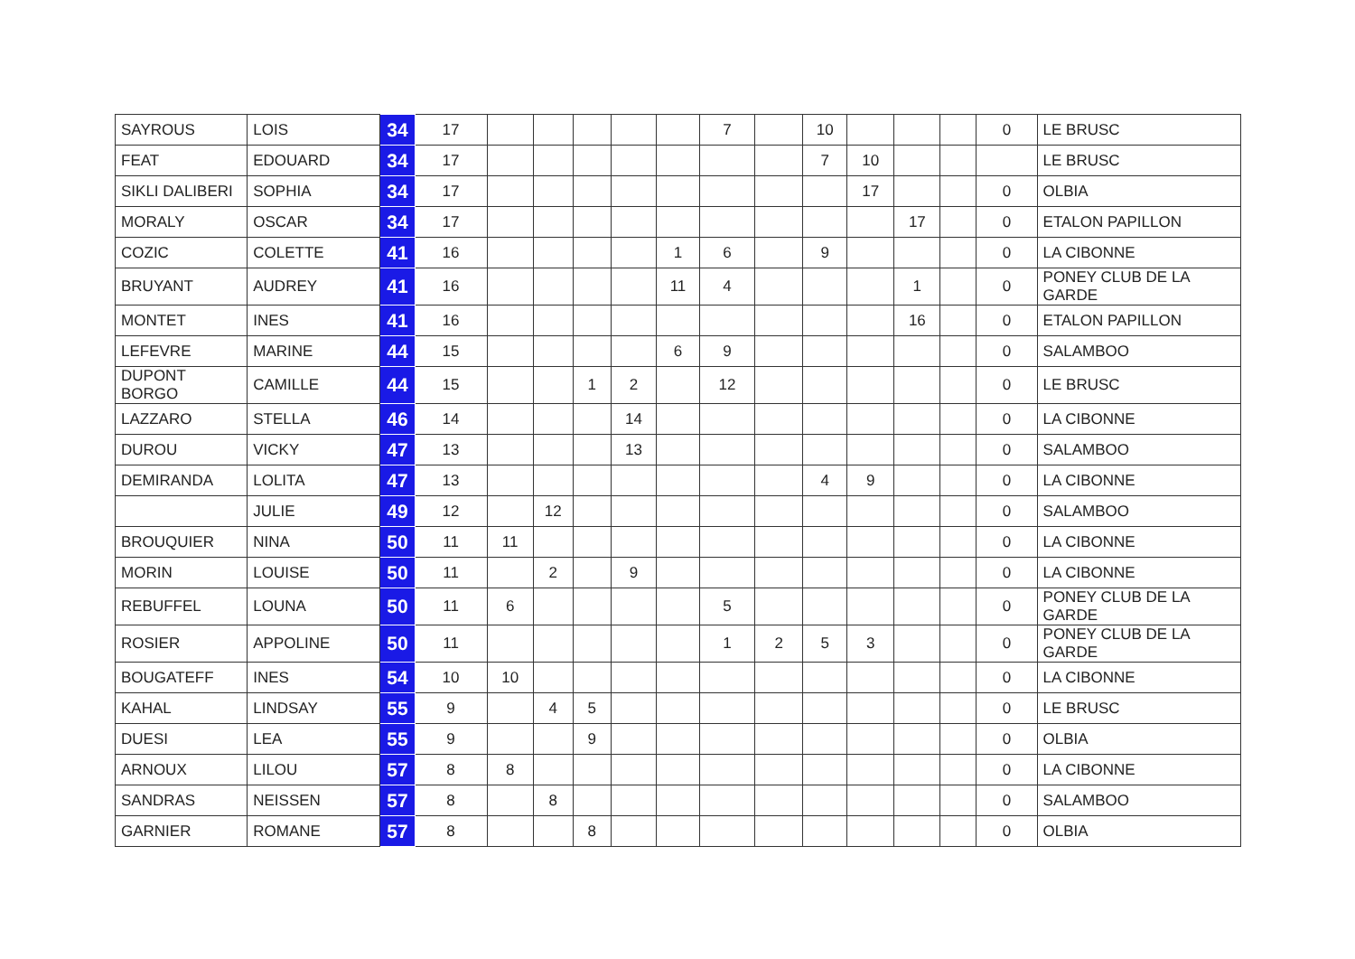| SAYROUS | LOIS | 34 | 17 | | | | | | 7 | | 10 | | | | 0 | LE BRUSC |
| FEAT | EDOUARD | 34 | 17 | | | | | | | | 7 | 10 | | | | LE BRUSC |
| SIKLI DALIBERI | SOPHIA | 34 | 17 | | | | | | | | | 17 | | | 0 | OLBIA |
| MORALY | OSCAR | 34 | 17 | | | | | | | | | | 17 | | 0 | ETALON PAPILLON |
| COZIC | COLETTE | 41 | 16 | | | | | 1 | 6 | | 9 | | | | 0 | LA CIBONNE |
| BRUYANT | AUDREY | 41 | 16 | | | | | 11 | 4 | | | | 1 | | 0 | PONEY CLUB DE LA GARDE |
| MONTET | INES | 41 | 16 | | | | | | | | | | 16 | | 0 | ETALON PAPILLON |
| LEFEVRE | MARINE | 44 | 15 | | | | | 6 | 9 | | | | | | 0 | SALAMBOO |
| DUPONT BORGO | CAMILLE | 44 | 15 | | | 1 | 2 | | 12 | | | | | | 0 | LE BRUSC |
| LAZZARO | STELLA | 46 | 14 | | | | 14 | | | | | | | | 0 | LA CIBONNE |
| DUROU | VICKY | 47 | 13 | | | | 13 | | | | | | | | 0 | SALAMBOO |
| DEMIRANDA | LOLITA | 47 | 13 | | | | | | | | 4 | 9 | | | 0 | LA CIBONNE |
| | JULIE | 49 | 12 | | 12 | | | | | | | | | | 0 | SALAMBOO |
| BROUQUIER | NINA | 50 | 11 | 11 | | | | | | | | | | | 0 | LA CIBONNE |
| MORIN | LOUISE | 50 | 11 | | 2 | | 9 | | | | | | | | 0 | LA CIBONNE |
| REBUFFEL | LOUNA | 50 | 11 | 6 | | | | | 5 | | | | | | 0 | PONEY CLUB DE LA GARDE |
| ROSIER | APPOLINE | 50 | 11 | | | | | | 1 | 2 | 5 | 3 | | | 0 | PONEY CLUB DE LA GARDE |
| BOUGATEFF | INES | 54 | 10 | 10 | | | | | | | | | | | 0 | LA CIBONNE |
| KAHAL | LINDSAY | 55 | 9 | | 4 | 5 | | | | | | | | | 0 | LE BRUSC |
| DUESI | LEA | 55 | 9 | | | 9 | | | | | | | | | 0 | OLBIA |
| ARNOUX | LILOU | 57 | 8 | 8 | | | | | | | | | | | 0 | LA CIBONNE |
| SANDRAS | NEISSEN | 57 | 8 | | 8 | | | | | | | | | | 0 | SALAMBOO |
| GARNIER | ROMANE | 57 | 8 | | | 8 | | | | | | | | | 0 | OLBIA |